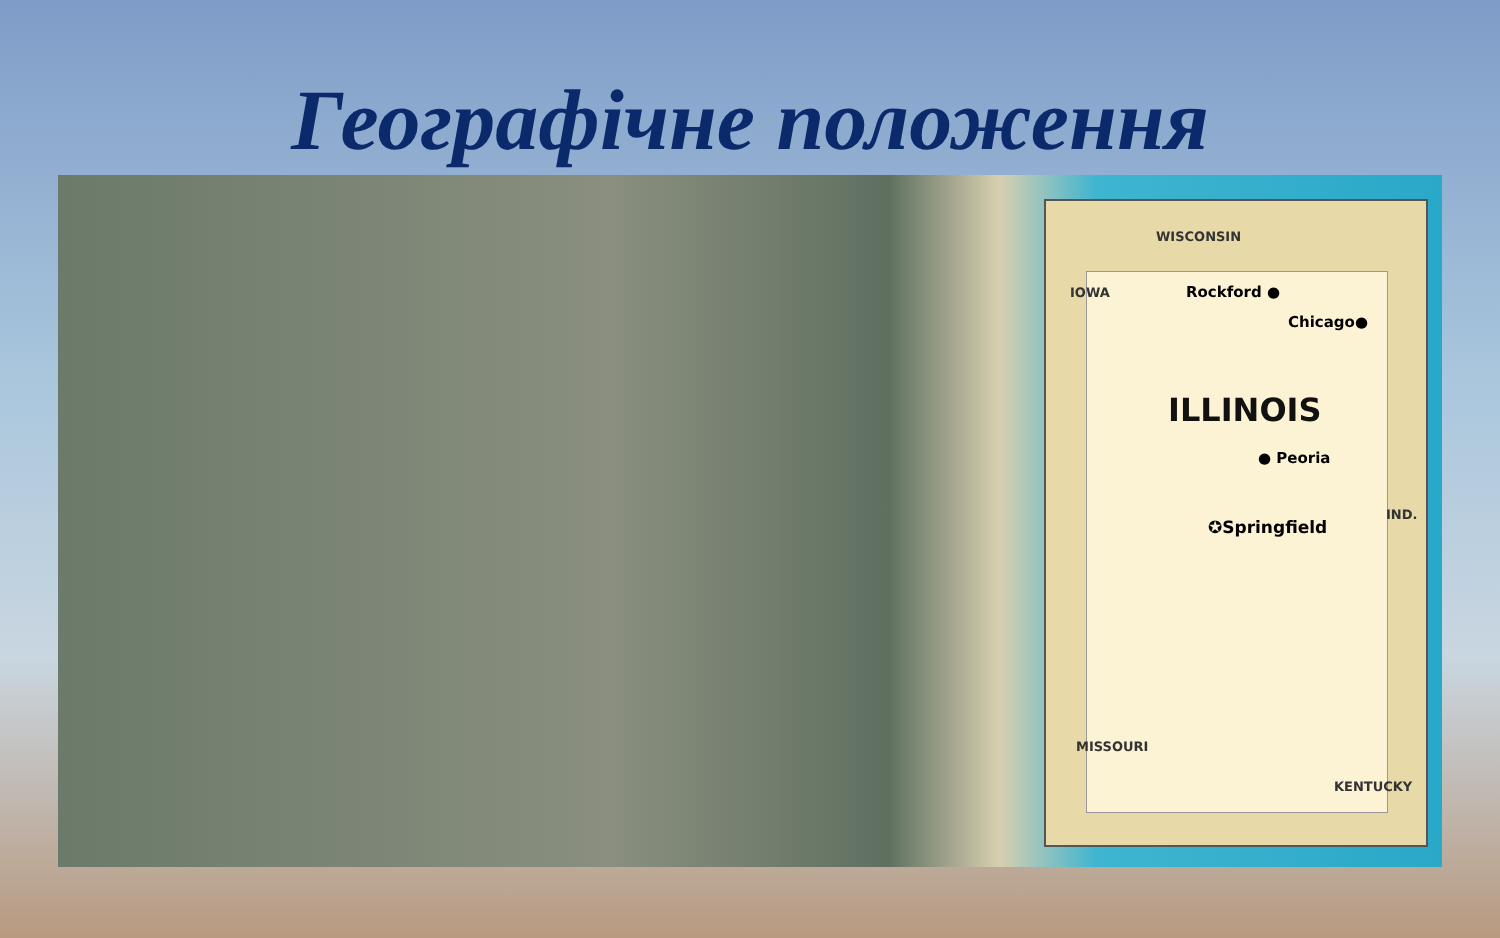Географічне положення
WISCONSIN
IOWA Rockford ●
Chicago●
ILLINOIS
● Peoria
✪Springfield
IND.
MISSOURI
KENTUCKY